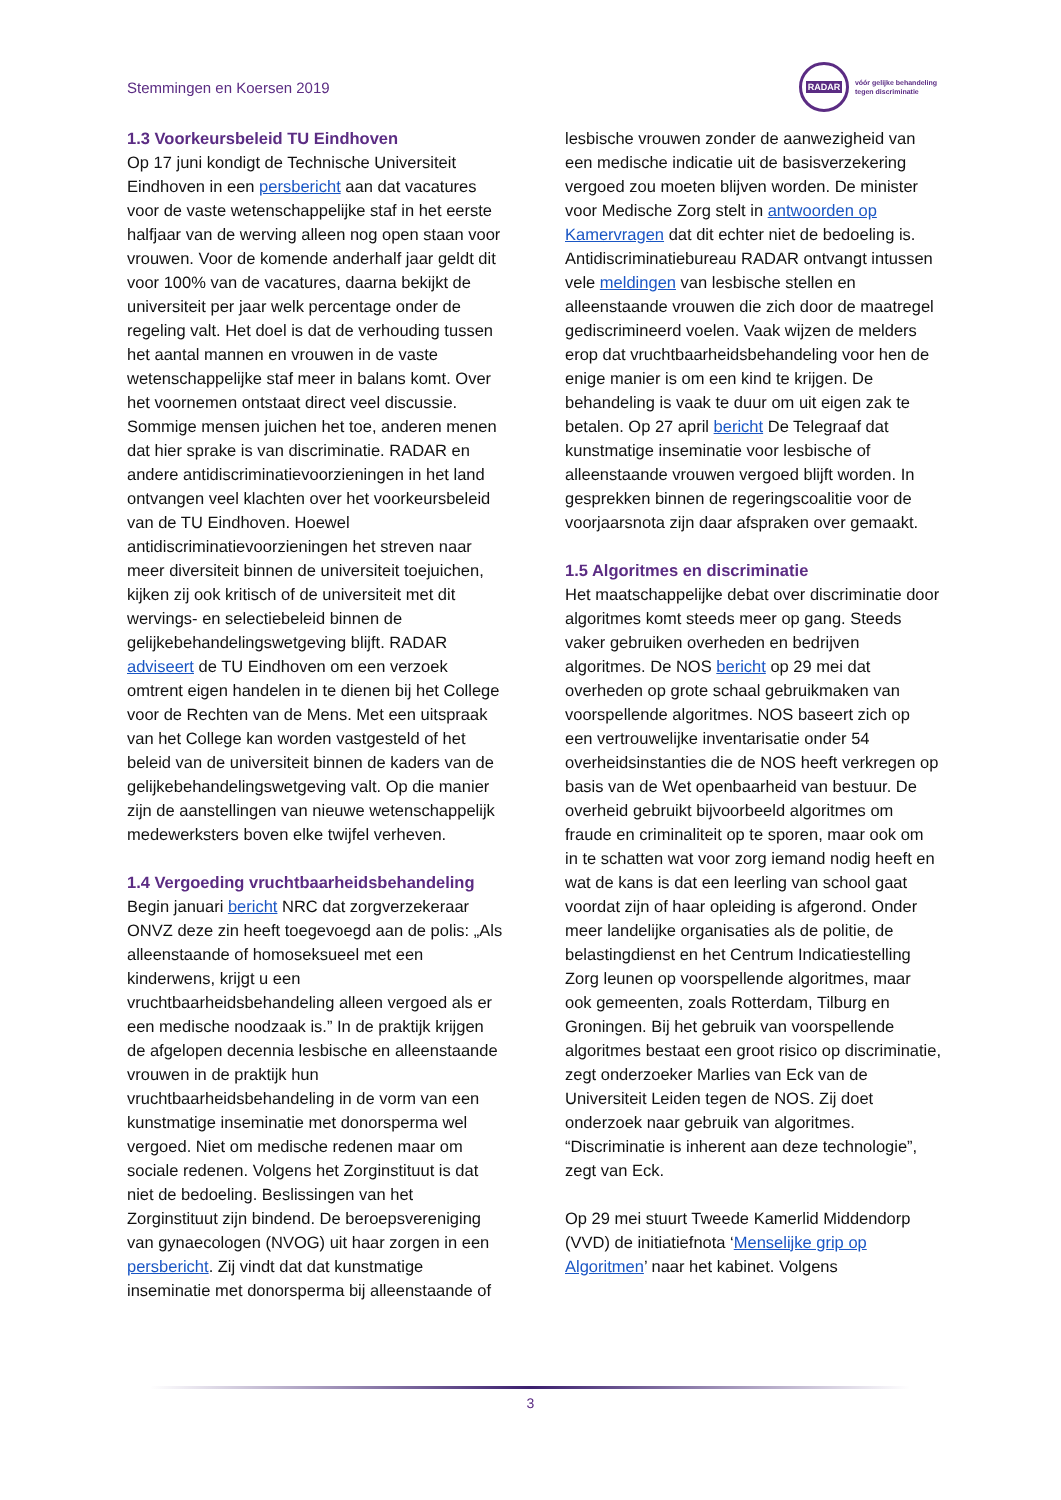Stemmingen en Koersen 2019
RADAR
vóór gelijke behandeling
tegen discriminatie
1.3 Voorkeursbeleid TU Eindhoven
Op 17 juni kondigt de Technische Universiteit Eindhoven in een persbericht aan dat vacatures voor de vaste wetenschappelijke staf in het eerste halfjaar van de werving alleen nog open staan voor vrouwen. Voor de komende anderhalf jaar geldt dit voor 100% van de vacatures, daarna bekijkt de universiteit per jaar welk percentage onder de regeling valt. Het doel is dat de verhouding tussen het aantal mannen en vrouwen in de vaste wetenschappelijke staf meer in balans komt. Over het voornemen ontstaat direct veel discussie. Sommige mensen juichen het toe, anderen menen dat hier sprake is van discriminatie. RADAR en andere antidiscriminatievoorzieningen in het land ontvangen veel klachten over het voorkeursbeleid van de TU Eindhoven. Hoewel antidiscriminatievoorzieningen het streven naar meer diversiteit binnen de universiteit toejuichen, kijken zij ook kritisch of de universiteit met dit wervings- en selectiebeleid binnen de gelijkebehandelingswetgeving blijft. RADAR adviseert de TU Eindhoven om een verzoek omtrent eigen handelen in te dienen bij het College voor de Rechten van de Mens. Met een uitspraak van het College kan worden vastgesteld of het beleid van de universiteit binnen de kaders van de gelijkebehandelingswetgeving valt. Op die manier zijn de aanstellingen van nieuwe wetenschappelijk medewerksters boven elke twijfel verheven.
1.4 Vergoeding vruchtbaarheidsbehandeling
Begin januari bericht NRC dat zorgverzekeraar ONVZ deze zin heeft toegevoegd aan de polis: „Als alleenstaande of homoseksueel met een kinderwens, krijgt u een vruchtbaarheidsbehandeling alleen vergoed als er een medische noodzaak is.” In de praktijk krijgen de afgelopen decennia lesbische en alleenstaande vrouwen in de praktijk hun vruchtbaarheidsbehandeling in de vorm van een kunstmatige inseminatie met donorsperma wel vergoed. Niet om medische redenen maar om sociale redenen. Volgens het Zorginstituut is dat niet de bedoeling. Beslissingen van het Zorginstituut zijn bindend. De beroepsvereniging van gynaecologen (NVOG) uit haar zorgen in een persbericht. Zij vindt dat dat kunstmatige inseminatie met donorsperma bij alleenstaande of
lesbische vrouwen zonder de aanwezigheid van een medische indicatie uit de basisverzekering vergoed zou moeten blijven worden. De minister voor Medische Zorg stelt in antwoorden op Kamervragen dat dit echter niet de bedoeling is. Antidiscriminatiebureau RADAR ontvangt intussen vele meldingen van lesbische stellen en alleenstaande vrouwen die zich door de maatregel gediscrimineerd voelen. Vaak wijzen de melders erop dat vruchtbaarheidsbehandeling voor hen de enige manier is om een kind te krijgen. De behandeling is vaak te duur om uit eigen zak te betalen. Op 27 april bericht De Telegraaf dat kunstmatige inseminatie voor lesbische of alleenstaande vrouwen vergoed blijft worden. In gesprekken binnen de regeringscoalitie voor de voorjaarsnota zijn daar afspraken over gemaakt.
1.5 Algoritmes en discriminatie
Het maatschappelijke debat over discriminatie door algoritmes komt steeds meer op gang. Steeds vaker gebruiken overheden en bedrijven algoritmes. De NOS bericht op 29 mei dat overheden op grote schaal gebruikmaken van voorspellende algoritmes. NOS baseert zich op een vertrouwelijke inventarisatie onder 54 overheidsinstanties die de NOS heeft verkregen op basis van de Wet openbaarheid van bestuur. De overheid gebruikt bijvoorbeeld algoritmes om fraude en criminaliteit op te sporen, maar ook om in te schatten wat voor zorg iemand nodig heeft en wat de kans is dat een leerling van school gaat voordat zijn of haar opleiding is afgerond. Onder meer landelijke organisaties als de politie, de belastingdienst en het Centrum Indicatiestelling Zorg leunen op voorspellende algoritmes, maar ook gemeenten, zoals Rotterdam, Tilburg en Groningen. Bij het gebruik van voorspellende algoritmes bestaat een groot risico op discriminatie, zegt onderzoeker Marlies van Eck van de Universiteit Leiden tegen de NOS. Zij doet onderzoek naar gebruik van algoritmes. “Discriminatie is inherent aan deze technologie”, zegt van Eck.
Op 29 mei stuurt Tweede Kamerlid Middendorp (VVD) de initiatiefnota ‘Menselijke grip op Algoritmen’ naar het kabinet. Volgens
3